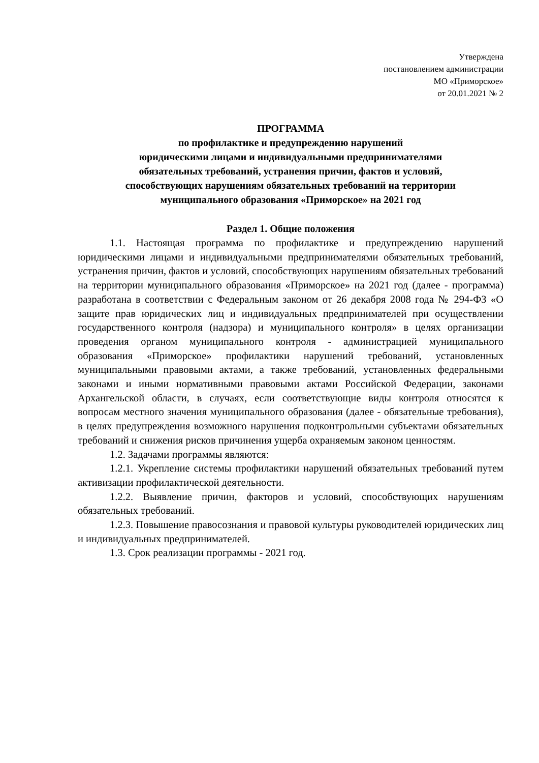Утверждена
постановлением администрации
МО «Приморское»
от 20.01.2021 № 2
ПРОГРАММА
по профилактике и предупреждению нарушений
юридическими лицами и индивидуальными предпринимателями
обязательных требований, устранения причин, фактов и условий,
способствующих нарушениям обязательных требований на территории
муниципального образования «Приморское» на 2021 год
Раздел 1. Общие положения
1.1. Настоящая программа по профилактике и предупреждению нарушений юридическими лицами и индивидуальными предпринимателями обязательных требований, устранения причин, фактов и условий, способствующих нарушениям обязательных требований на территории муниципального образования «Приморское» на 2021 год (далее - программа) разработана в соответствии с Федеральным законом от 26 декабря 2008 года № 294-ФЗ «О защите прав юридических лиц и индивидуальных предпринимателей при осуществлении государственного контроля (надзора) и муниципального контроля» в целях организации проведения органом муниципального контроля - администрацией муниципального образования «Приморское» профилактики нарушений требований, установленных муниципальными правовыми актами, а также требований, установленных федеральными законами и иными нормативными правовыми актами Российской Федерации, законами Архангельской области, в случаях, если соответствующие виды контроля относятся к вопросам местного значения муниципального образования (далее - обязательные требования), в целях предупреждения возможного нарушения подконтрольными субъектами обязательных требований и снижения рисков причинения ущерба охраняемым законом ценностям.
1.2. Задачами программы являются:
1.2.1. Укрепление системы профилактики нарушений обязательных требований путем активизации профилактической деятельности.
1.2.2. Выявление причин, факторов и условий, способствующих нарушениям обязательных требований.
1.2.3. Повышение правосознания и правовой культуры руководителей юридических лиц и индивидуальных предпринимателей.
1.3. Срок реализации программы - 2021 год.